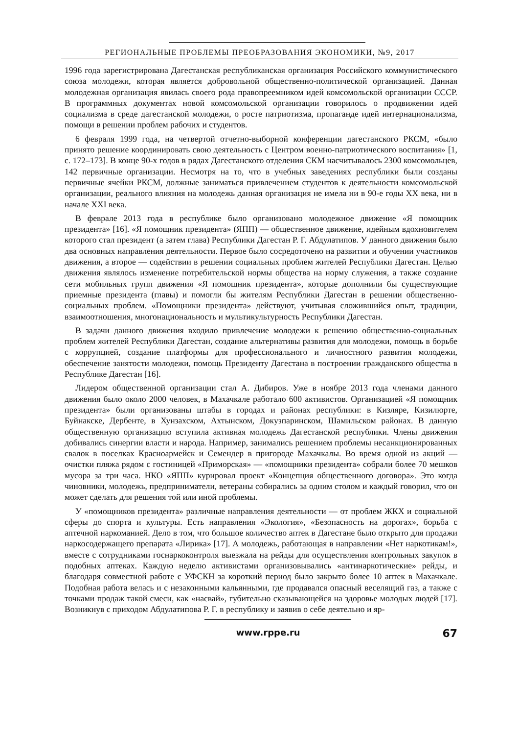РЕГИОНАЛЬНЫЕ ПРОБЛЕМЫ ПРЕОБРАЗОВАНИЯ ЭКОНОМИКИ, №9, 2017
1996 года зарегистрирована Дагестанская республиканская организация Российского коммунистического союза молодежи, которая является добровольной общественно-политической организацией. Данная молодежная организация явилась своего рода правопреемником идей комсомольской организации СССР. В программных документах новой комсомольской организации говорилось о продвижении идей социализма в среде дагестанской молодежи, о росте патриотизма, пропаганде идей интернационализма, помощи в решении проблем рабочих и студентов.
6 февраля 1999 года, на четвертой отчетно-выборной конференции дагестанского РКСМ, «было принято решение координировать свою деятельность с Центром военно-патриотического воспитания» [1, с. 172–173]. В конце 90-х годов в рядах Дагестанского отделения СКМ насчитывалось 2300 комсомольцев, 142 первичные организации. Несмотря на то, что в учебных заведениях республики были созданы первичные ячейки РКСМ, должные заниматься привлечением студентов к деятельности комсомольской организации, реального влияния на молодежь данная организация не имела ни в 90-е годы XX века, ни в начале XXI века.
В феврале 2013 года в республике было организовано молодежное движение «Я помощник президента» [16]. «Я помощник президента» (ЯПП) — общественное движение, идейным вдохновителем которого стал президент (а затем глава) Республики Дагестан Р. Г. Абдулатипов. У данного движения было два основных направления деятельности. Первое было сосредоточено на развитии и обучении участников движения, а второе — содействии в решении социальных проблем жителей Республики Дагестан. Целью движения являлось изменение потребительской нормы общества на норму служения, а также создание сети мобильных групп движения «Я помощник президента», которые дополнили бы существующие приемные президента (главы) и помогли бы жителям Республики Дагестан в решении общественно-социальных проблем. «Помощники президента» действуют, учитывая сложившийся опыт, традиции, взаимоотношения, многонациональность и мультикультурность Республики Дагестан.
В задачи данного движения входило привлечение молодежи к решению общественно-социальных проблем жителей Республики Дагестан, создание альтернативы развития для молодежи, помощь в борьбе с коррупцией, создание платформы для профессионального и личностного развития молодежи, обеспечение занятости молодежи, помощь Президенту Дагестана в построении гражданского общества в Республике Дагестан [16].
Лидером общественной организации стал А. Дибиров. Уже в ноябре 2013 года членами данного движения было около 2000 человек, в Махачкале работало 600 активистов. Организацией «Я помощник президента» были организованы штабы в городах и районах республики: в Кизляре, Кизилюрте, Буйнакске, Дербенте, в Хунзахском, Ахтынском, Докузпаринском, Шамильском районах. В данную общественную организацию вступила активная молодежь Дагестанской республики. Члены движения добивались синергии власти и народа. Например, занимались решением проблемы несанкционированных свалок в поселках Красноармейск и Семендер в пригороде Махачкалы. Во время одной из акций — очистки пляжа рядом с гостиницей «Приморская» — «помощники президента» собрали более 70 мешков мусора за три часа. НКО «ЯПП» курировал проект «Концепция общественного договора». Это когда чиновники, молодежь, предприниматели, ветераны собирались за одним столом и каждый говорил, что он может сделать для решения той или иной проблемы.
У «помощников президента» различные направления деятельности — от проблем ЖКХ и социальной сферы до спорта и культуры. Есть направления «Экология», «Безопасность на дорогах», борьба с аптечной наркоманией. Дело в том, что большое количество аптек в Дагестане было открыто для продажи наркосодержащего препарата «Лирика» [17]. А молодежь, работающая в направлении «Нет наркотикам!», вместе с сотрудниками госнаркоконтроля выезжала на рейды для осуществления контрольных закупок в подобных аптеках. Каждую неделю активистами организовывались «антинаркотические» рейды, и благодаря совместной работе с УФСКН за короткий период было закрыто более 10 аптек в Махачкале. Подобная работа велась и с незаконными кальянными, где продавался опасный веселящий газ, а также с точками продаж такой смеси, как «насвай», губительно сказывающейся на здоровье молодых людей [17]. Возникнув с приходом Абдулатипова Р. Г. в республику и заявив о себе деятельно и яр-
www.rppe.ru 67